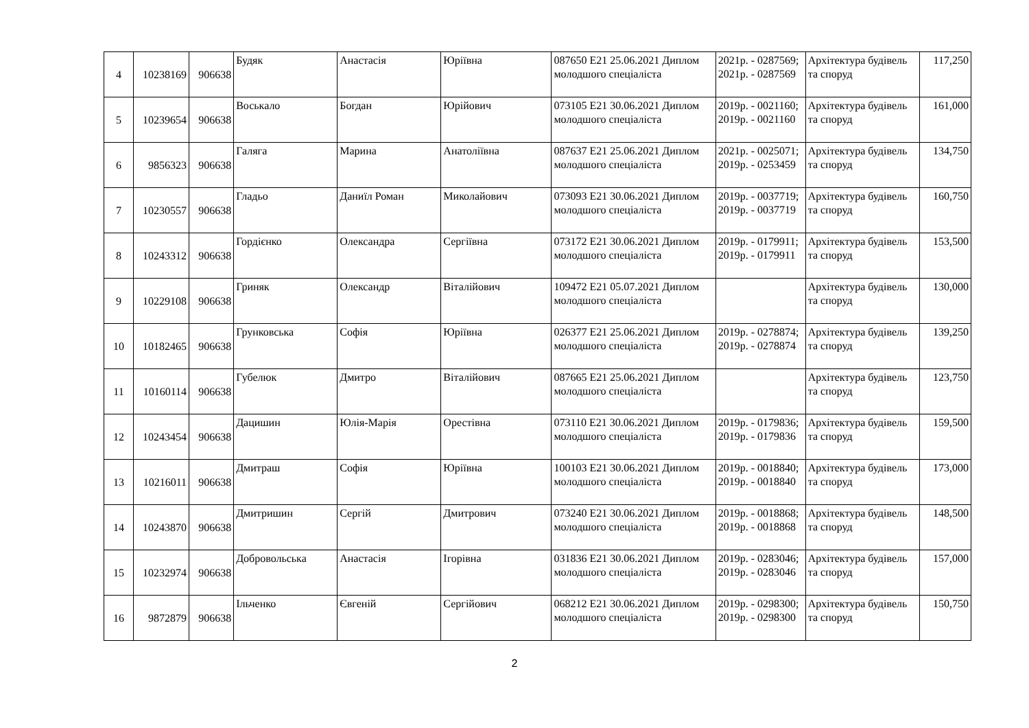| 4 | 10238169 | 906638 | Будяк | Анастасія | Юріївна | 087650 E21 25.06.2021 Диплом молодшого спеціаліста | 2021р. - 0287569; 2021р. - 0287569 | Архітектура будівель та споруд | 117,250 |
| 5 | 10239654 | 906638 | Воськало | Богдан | Юрійович | 073105 E21 30.06.2021 Диплом молодшого спеціаліста | 2019р. - 0021160; 2019р. - 0021160 | Архітектура будівель та споруд | 161,000 |
| 6 | 9856323 | 906638 | Галяга | Марина | Анатоліївна | 087637 E21 25.06.2021 Диплом молодшого спеціаліста | 2021р. - 0025071; 2019р. - 0253459 | Архітектура будівель та споруд | 134,750 |
| 7 | 10230557 | 906638 | Гладьо | Даниїл Роман | Миколайович | 073093 E21 30.06.2021 Диплом молодшого спеціаліста | 2019р. - 0037719; 2019р. - 0037719 | Архітектура будівель та споруд | 160,750 |
| 8 | 10243312 | 906638 | Гордієнко | Олександра | Сергіївна | 073172 E21 30.06.2021 Диплом молодшого спеціаліста | 2019р. - 0179911; 2019р. - 0179911 | Архітектура будівель та споруд | 153,500 |
| 9 | 10229108 | 906638 | Гриняк | Олександр | Віталійович | 109472 E21 05.07.2021 Диплом молодшого спеціаліста | | Архітектура будівель та споруд | 130,000 |
| 10 | 10182465 | 906638 | Грунковська | Софія | Юріївна | 026377 E21 25.06.2021 Диплом молодшого спеціаліста | 2019р. - 0278874; 2019р. - 0278874 | Архітектура будівель та споруд | 139,250 |
| 11 | 10160114 | 906638 | Губелюк | Дмитро | Віталійович | 087665 E21 25.06.2021 Диплом молодшого спеціаліста | | Архітектура будівель та споруд | 123,750 |
| 12 | 10243454 | 906638 | Дацишин | Юлія-Марія | Орестівна | 073110 E21 30.06.2021 Диплом молодшого спеціаліста | 2019р. - 0179836; 2019р. - 0179836 | Архітектура будівель та споруд | 159,500 |
| 13 | 10216011 | 906638 | Дмитраш | Софія | Юріївна | 100103 E21 30.06.2021 Диплом молодшого спеціаліста | 2019р. - 0018840; 2019р. - 0018840 | Архітектура будівель та споруд | 173,000 |
| 14 | 10243870 | 906638 | Дмитришин | Сергій | Дмитрович | 073240 E21 30.06.2021 Диплом молодшого спеціаліста | 2019р. - 0018868; 2019р. - 0018868 | Архітектура будівель та споруд | 148,500 |
| 15 | 10232974 | 906638 | Добровольська | Анастасія | Ігорівна | 031836 E21 30.06.2021 Диплом молодшого спеціаліста | 2019р. - 0283046; 2019р. - 0283046 | Архітектура будівель та споруд | 157,000 |
| 16 | 9872879 | 906638 | Ільченко | Євгеній | Сергійович | 068212 E21 30.06.2021 Диплом молодшого спеціаліста | 2019р. - 0298300; 2019р. - 0298300 | Архітектура будівель та споруд | 150,750 |
2